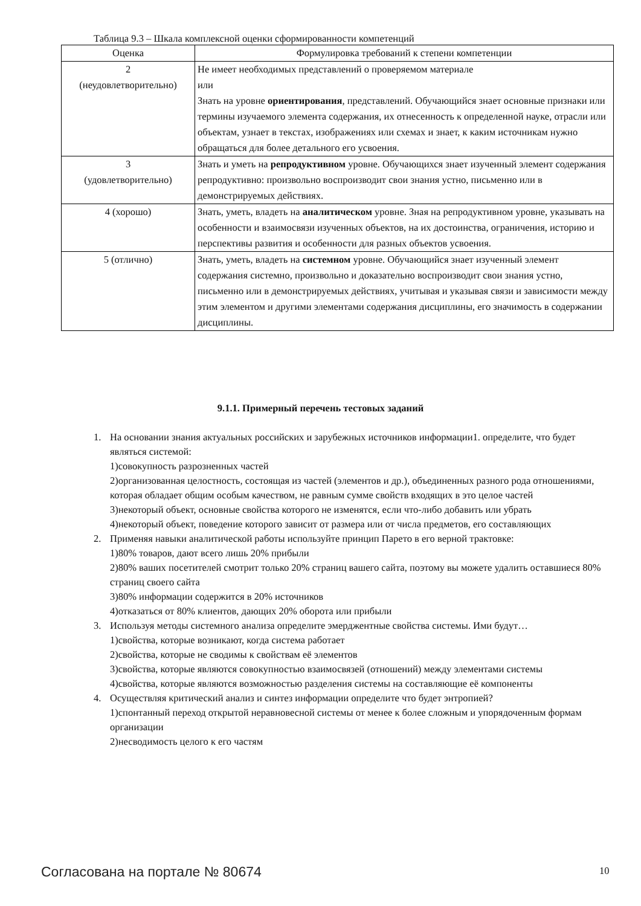Таблица 9.3 – Шкала комплексной оценки сформированности компетенций
| Оценка | Формулировка требований к степени компетенции |
| --- | --- |
| 2 (неудовлетворительно) | Не имеет необходимых представлений о проверяемом материале или Знать на уровне ориентирования , представлений. Обучающийся знает основные признаки или термины изучаемого элемента содержания, их отнесенность к определенной науке, отрасли или объектам, узнает в текстах, изображениях или схемах и знает, к каким источникам нужно обращаться для более детального его усвоения. |
| 3 (удовлетворительно) | Знать и уметь на репродуктивном уровне. Обучающихся знает изученный элемент содержания репродуктивно: произвольно воспроизводит свои знания устно, письменно или в демонстрируемых действиях. |
| 4 (хорошо) | Знать, уметь, владеть на аналитическом уровне. Зная на репродуктивном уровне, указывать на особенности и взаимосвязи изученных объектов, на их достоинства, ограничения, историю и перспективы развития и особенности для разных объектов усвоения. |
| 5 (отлично) | Знать, уметь, владеть на системном уровне. Обучающийся знает изученный элемент содержания системно, произвольно и доказательно воспроизводит свои знания устно, письменно или в демонстрируемых действиях, учитывая и указывая связи и зависимости между этим элементом и другими элементами содержания дисциплины, его значимость в содержании дисциплины. |
9.1.1. Примерный перечень тестовых заданий
1. На основании знания актуальных российских и зарубежных источников информации1. определите, что будет являться системой:
1)совокупность разрозненных частей
2)организованная целостность, состоящая из частей (элементов и др.), объединенных разного рода отношениями, которая обладает общим особым качеством, не равным сумме свойств входящих в это целое частей
3)некоторый объект, основные свойства которого не изменятся, если что-либо добавить или убрать
4)некоторый объект, поведение которого зависит от размера или от числа предметов, его составляющих
2. Применяя навыки аналитической работы используйте принцип Парето в его верной трактовке:
1)80% товаров, дают всего лишь 20% прибыли
2)80% ваших посетителей смотрит только 20% страниц вашего сайта, поэтому вы можете удалить оставшиеся 80% страниц своего сайта
3)80% информации содержится в 20% источников
4)отказаться от 80% клиентов, дающих 20% оборота или прибыли
3. Используя методы системного анализа определите эмерджентные свойства системы. Ими будут…
1)свойства, которые возникают, когда система работает
2)свойства, которые не сводимы к свойствам её элементов
3)свойства, которые являются совокупностью взаимосвязей (отношений) между элементами системы
4)свойства, которые являются возможностью разделения системы на составляющие её компоненты
4. Осуществляя критический анализ и синтез информации определите что будет энтропией?
1)спонтанный переход открытой неравновесной системы от менее к более сложным и упорядоченным формам организации
2)несводимость целого к его частям
Согласована на портале № 80674 10